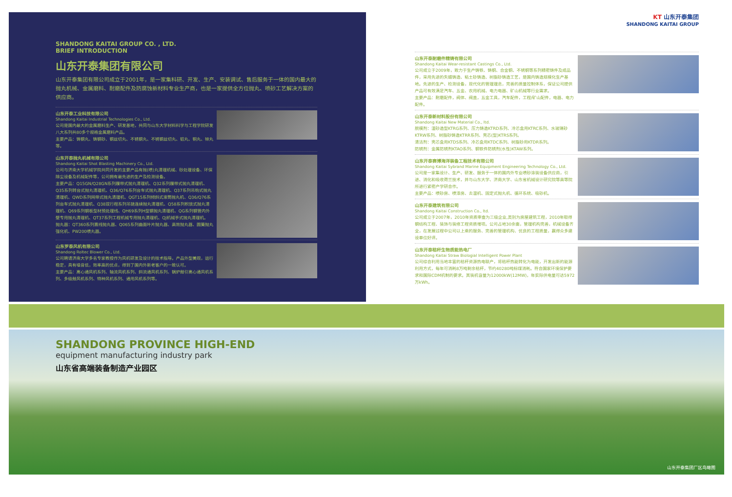SHANDONG KAITAI GROUP CO. , LTD.
BRIEF INTRODUCTION
山东开泰集团有限公司
山东开泰集团有限公司成立于2001年，是一家集科研、开发、生产、安装调试、售后服务于一体的国内最大的抛丸机械、金属磨料、耐磨配件及防腐蚀新材料专业生产商，也是一家提供全方位抛丸、喷砂工艺解决方案的供应商。
山东开泰工业科技有限公司
Shandong Kaitai Industrial Technologies Co., Ltd.
公司是国内最大的金属磨料生产、研发基地，共同与山东大学材料科学与工程学院研发八大系列共80多个规格金属磨料产品。
主要产品：铸钢丸、铸钢砂、钢丝切丸、不锈钢丸、不锈钢丝切丸、铝丸、铜丸、锌丸等。
山东开泰抛丸机械有限公司
Shandong Kaitai Shot Blasting Machinery Co., Ltd.
公司与济南大学机械学院共同开发的主要产品有抛(喷)丸清理机械、砂处理设备、环保除尘设备及机械配件等，公司拥有最先进的生产及检测设备。
主要产品：Q15GN/Q28GN系列履带式抛丸清理机、Q32系列履带式抛丸清理机、Q35系列转台式抛丸清理机、Q36/Q76系列台车式抛丸清理机、Q37系列吊钩式抛丸清理机、QWD系列网带式抛丸清理机、QGT15系列倾斜式滚筒抛丸机、Q36/Q76系列台车式抛丸清理机、Q38双行程系列吊链连续抛丸清理机、Q58系列积放式抛丸清理机、Q69系列钢板型材预处理线、QH69系列H型钢抛丸清理机、QG系列钢管内外壁专用抛丸清理机、QT37系列工程机械专用抛丸清理机、QJ机械手式抛丸清理机。
抛丸器：QT360系列直线抛丸器、Q065系列曲面叶片抛丸器、高效抛丸器、圆簧抛丸强化机、PW200喷丸器。
山东罗泰风机有限公司
Shandong Roltec Blower Co., Ltd.
公司聘请济南大学多名专家教授作为风机研发及设计的技术指导。产品外型美观，运行稳定，具有噪音低，效率高的优点，得到了国内外新老客户的一致认可。
主要产品：离心通风机系列、轴流风机系列、斜流通风机系列、锅炉鼓引离心通风机系列、多级鼓风机系列、特种风机系列、通用风机系列等。
KT 山东开泰集团
SHANDONG KAITAI GROUP
山东开泰耐磨件精铸有限公司
Shandong Kaitai Wear-resistant Castings Co., Ltd.
公司成立于2009年，致力于生产铸铁、铸钢、合金钢、不锈钢等系列精密铸件及成品件，采用先进的失蜡铸造、粘土砂铸造、树脂砂铸造工艺，是国内铸造规模化生产基地。先进的生产、检测设备，现代化的管理理念，完善的质量控制体系，保证公司提供产品可有效满足汽车、五金、农用机械、电力电器、矿山机械等行业需求。
主要产品：耐磨配件，阀体、阀盖，五金工具，汽车配件，工程/矿山配件，电器、电力配件。
山东开泰新材料股份有限公司
Shandong Kaitai New Material Co., ltd.
脱模剂：湿砂造型KTRG系列、压力铸造KTRD系列、冷芯盒用KTRC系列、水玻璃砂KTRW系列、树脂砂铸造KTRR系列、壳芯(型)KTRS系列。
清洁剂：壳芯盒用KTDS系列、冷芯盒用KTDC系列、树脂砂用KTDR系列。
防锈剂：金属防锈剂KTAO系列、钢铁件防锈剂(水性)KTAW系列。
山东开泰赛博海洋装备工程技术有限公司
Shandong Kaitai Sybrand Marine Equipment Engineering Technology Co., Ltd.
公司是一家集设计、生产、研发、服务于一体的国内外专业喷砂涂装设备供应商，引进、消化和吸收荷兰技术，并与山东大学、济南大学、山东省机械设计研究院等高等院所进行紧密产学研合作。
主要产品：喷砂房、喷漆房、去湿机、固定式抛丸机、循环系统、吸砂机。
山东开泰建筑有限公司
Shandong Kaitai Construction Co., ltd.
公司成立于2007年，2010年资质审查为三级企业,类别为房屋建筑工程，2010年取得钢结构工程、装饰与装修工程资质增项。公司占地30余亩，管理机构完善，机械设备齐全，在发展过程中公司以上乘的服务、完善的管理机构、优良的工程质量，赢得众多建设单位好评。
山东开泰秸秆生物质能热电厂
Shandong Kaitai Straw Biologial Intelligent Power Plant
公司综合利用当地丰富的秸秆资源热电联产，将秸秆热能转化为电能，开发出新的能源利用方式，每年可消耗8万吨剩余秸秆，节约40280吨标煤消耗。符合国家环境保护要求和国际CDM机制的要求。其装机容量为12000kW(12MW)，年实际供电量可达5972万kWh。
SHANDONG PROVINCE HIGH-END
equipment manufacturing industry park
山东省高端装备制造产业园区
山东开泰集团厂区鸟瞰图